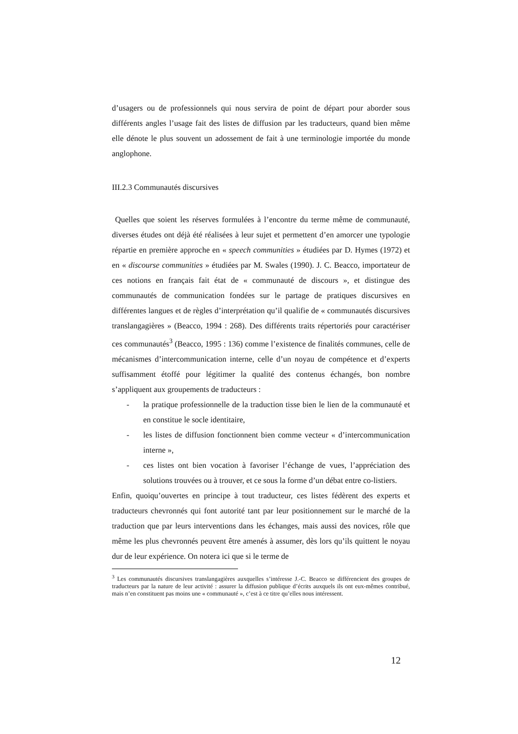d’usagers ou de professionnels qui nous servira de point de départ pour aborder sous différents angles l’usage fait des listes de diffusion par les traducteurs, quand bien même elle dénote le plus souvent un adossement de fait à une terminologie importée du monde anglophone.
III.2.3 Communautés discursives
Quelles que soient les réserves formulées à l’encontre du terme même de communauté, diverses études ont déjà été réalisées à leur sujet et permettent d’en amorcer une typologie répartie en première approche en « speech communities » étudiées par D. Hymes (1972) et en « discourse communities » étudiées par M. Swales (1990). J. C. Beacco, importateur de ces notions en français fait état de « communauté de discours », et distingue des communautés de communication fondées sur le partage de pratiques discursives en différentes langues et de règles d’interprétation qu’il qualifie de « communautés discursives translangagières » (Beacco, 1994 : 268). Des différents traits répertoriés pour caractériser ces communautés<sup>3</sup> (Beacco, 1995 : 136) comme l’existence de finalités communes, celle de mécanismes d’intercommunication interne, celle d’un noyau de compétence et d’experts suffisamment étoffé pour légitimer la qualité des contenus échangés, bon nombre s’appliquent aux groupements de traducteurs :
- la pratique professionnelle de la traduction tisse bien le lien de la communauté et en constitue le socle identitaire,
- les listes de diffusion fonctionnent bien comme vecteur « d’intercommunication interne »,
- ces listes ont bien vocation à favoriser l’échange de vues, l’appréciation des solutions trouvées ou à trouver, et ce sous la forme d’un débat entre co-listiers.
Enfin, quoiqu’ouvertes en principe à tout traducteur, ces listes fédèrent des experts et traducteurs chevronnés qui font autorité tant par leur positionnement sur le marché de la traduction que par leurs interventions dans les échanges, mais aussi des novices, rôle que même les plus chevronnés peuvent être amenés à assumer, dès lors qu’ils quittent le noyau dur de leur expérience. On notera ici que si le terme de
<sup>3</sup> Les communautés discursives translangagières auxquelles s’intéresse J.-C. Beacco se différencient des groupes de traducteurs par la nature de leur activité : assurer la diffusion publique d’écrits auxquels ils ont eux-mêmes contribué, mais n’en constituent pas moins une « communauté », c’est à ce titre qu’elles nous intéressent.
12